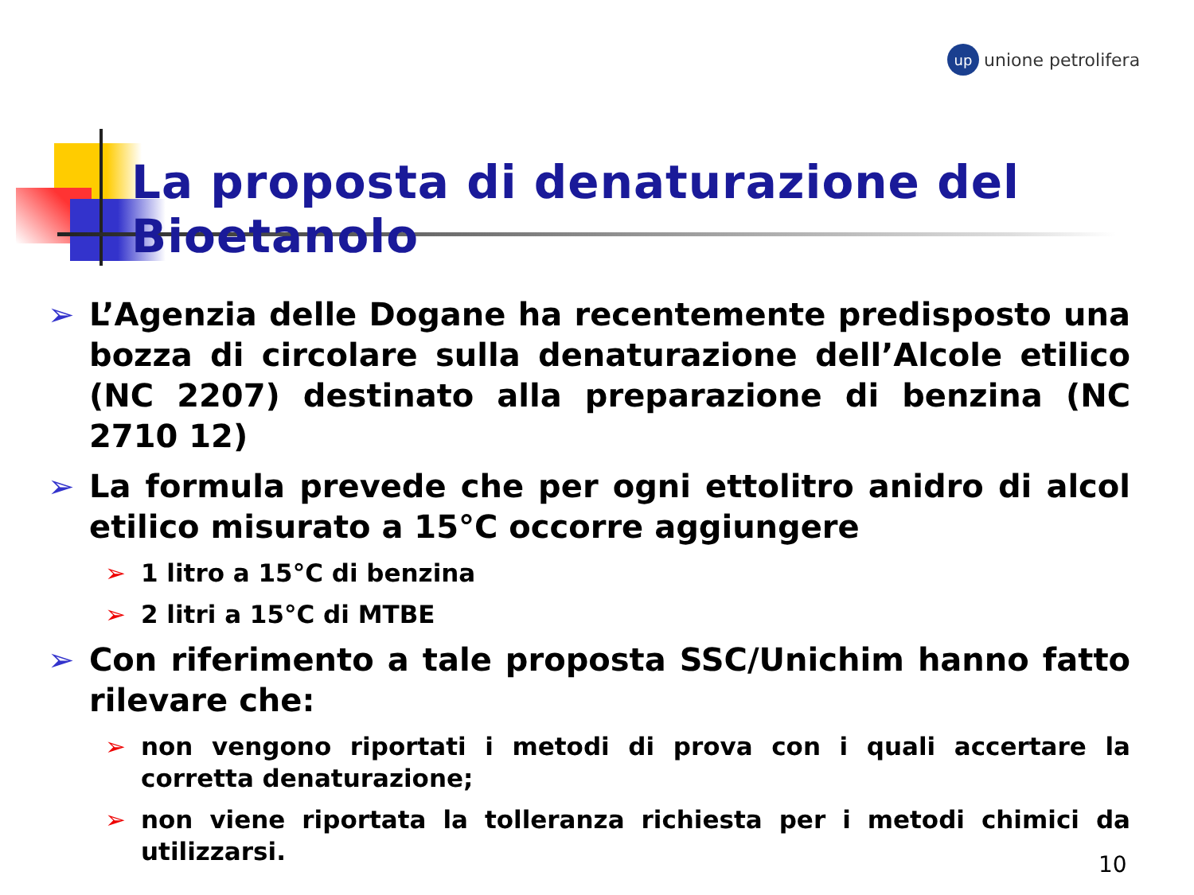up unione petrolifera
La proposta di denaturazione del Bioetanolo
➢ L’Agenzia delle Dogane ha recentemente predisposto una bozza di circolare sulla denaturazione dell’Alcole etilico (NC 2207) destinato alla preparazione di benzina (NC 2710 12)
➢ La formula prevede che per ogni ettolitro anidro di alcol etilico misurato a 15°C occorre aggiungere
➢ 1 litro a 15°C di benzina
➢ 2 litri a 15°C di MTBE
➢ Con riferimento a tale proposta SSC/Unichim hanno fatto rilevare che:
➢ non vengono riportati i metodi di prova con i quali accertare la corretta denaturazione;
➢ non viene riportata la tolleranza richiesta per i metodi chimici da utilizzarsi.
10